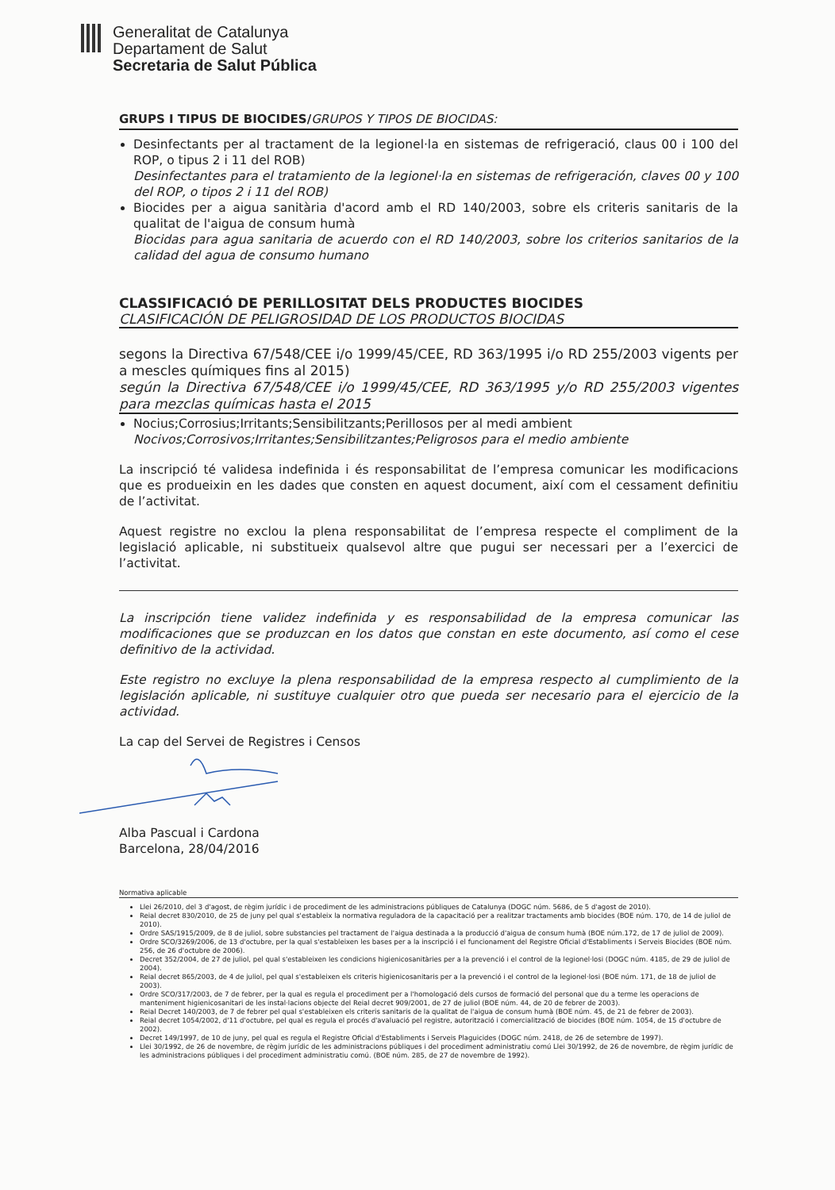Generalitat de Catalunya
Departament de Salut
Secretaria de Salut Pública
GRUPS I TIPUS DE BIOCIDES/GRUPOS Y TIPOS DE BIOCIDAS:
Desinfectants per al tractament de la legionel·la en sistemas de refrigeració, claus 00 i 100 del ROP, o tipus 2 i 11 del ROB)
Desinfectantes para el tratamiento de la legionel·la en sistemas de refrigeración, claves 00 y 100 del ROP, o tipos 2 i 11 del ROB)
Biocides per a aigua sanitària d'acord amb el RD 140/2003, sobre els criteris sanitaris de la qualitat de l'aigua de consum humà
Biocidas para agua sanitaria de acuerdo con el RD 140/2003, sobre los criterios sanitarios de la calidad del agua de consumo humano
CLASSIFICACIÓ DE PERILLOSITAT DELS PRODUCTES BIOCIDES
CLASIFICACIÓN DE PELIGROSIDAD DE LOS PRODUCTOS BIOCIDAS
segons la Directiva 67/548/CEE i/o 1999/45/CEE, RD 363/1995 i/o RD 255/2003 vigents per a mescles químiques fins al 2015)
según la Directiva 67/548/CEE i/o 1999/45/CEE, RD 363/1995 y/o RD 255/2003 vigentes para mezclas químicas hasta el 2015
Nocius;Corrosius;Irritants;Sensibilitzants;Perillosos per al medi ambient
Nocivos;Corrosivos;Irritantes;Sensibilitzantes;Peligrosos para el medio ambiente
La inscripció té validesa indefinida i és responsabilitat de l’empresa comunicar les modificacions que es produeixin en les dades que consten en aquest document, així com el cessament definitiu de l’activitat.
Aquest registre no exclou la plena responsabilitat de l’empresa respecte el compliment de la legislació aplicable, ni substitueix qualsevol altre que pugui ser necessari per a l’exercici de l’activitat.
La inscripción tiene validez indefinida y es responsabilidad de la empresa comunicar las modificaciones que se produzcan en los datos que constan en este documento, así como el cese definitivo de la actividad.
Este registro no excluye la plena responsabilidad de la empresa respecto al cumplimiento de la legislación aplicable, ni sustituye cualquier otro que pueda ser necesario para el ejercicio de la actividad.
La cap del Servei de Registres i Censos
Alba Pascual i Cardona
Barcelona, 28/04/2016
Normativa aplicable
Llei 26/2010, del 3 d'agost, de règim jurídic i de procediment de les administracions públiques de Catalunya (DOGC núm. 5686, de 5 d'agost de 2010).
Reial decret 830/2010, de 25 de juny pel qual s'estableix la normativa reguladora de la capacitació per a realitzar tractaments amb biocides (BOE núm. 170, de 14 de juliol de 2010).
Ordre SAS/1915/2009, de 8 de juliol, sobre substancies pel tractament de l'aigua destinada a la producció d'aigua de consum humà (BOE núm.172, de 17 de juliol de 2009).
Ordre SCO/3269/2006, de 13 d'octubre, per la qual s'estableixen les bases per a la inscripció i el funcionament del Registre Oficial d'Establiments i Serveis Biocides (BOE núm. 256, de 26 d'octubre de 2006).
Decret 352/2004, de 27 de juliol, pel qual s'estableixen les condicions higienicosanitàries per a la prevenció i el control de la legionel·losi (DOGC núm. 4185, de 29 de juliol de 2004).
Reial decret 865/2003, de 4 de juliol, pel qual s'estableixen els criteris higienicosanitaris per a la prevenció i el control de la legionel·losi (BOE núm. 171, de 18 de juliol de 2003).
Ordre SCO/317/2003, de 7 de febrer, per la qual es regula el procediment per a l'homologació dels cursos de formació del personal que du a terme les operacions de manteniment higienicosanitari de les instal·lacions objecte del Reial decret 909/2001, de 27 de juliol (BOE núm. 44, de 20 de febrer de 2003).
Reial Decret 140/2003, de 7 de febrer pel qual s'estableixen els criteris sanitaris de la qualitat de l'aigua de consum humà (BOE núm. 45, de 21 de febrer de 2003).
Reial decret 1054/2002, d'11 d'octubre, pel qual es regula el procés d'avaluació pel registre, autorització i comercialització de biocides (BOE núm. 1054, de 15 d'octubre de 2002).
Decret 149/1997, de 10 de juny, pel qual es regula el Registre Oficial d'Establiments i Serveis Plaguicides (DOGC núm. 2418, de 26 de setembre de 1997).
Llei 30/1992, de 26 de novembre, de règim jurídic de les administracions públiques i del procediment administratiu comú Llei 30/1992, de 26 de novembre, de règim jurídic de les administracions públiques i del procediment administratiu comú. (BOE núm. 285, de 27 de novembre de 1992).